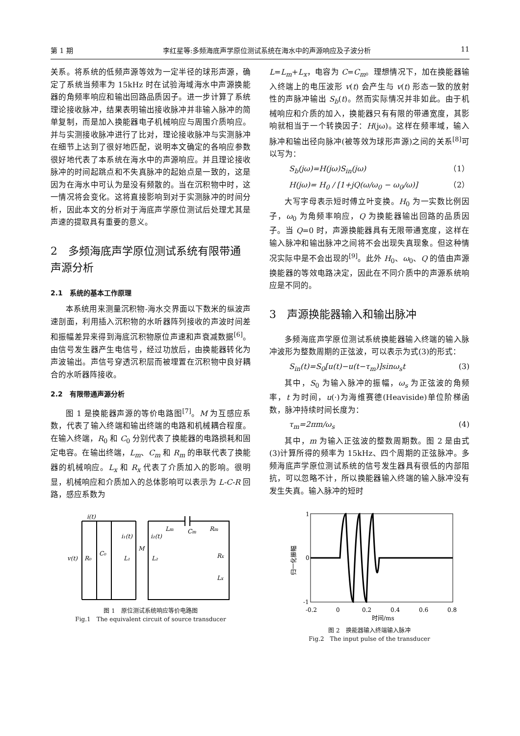第 1 期 李红星等:多频海底声学原位测试系统在海水中的声源响应及子波分析 11
关系。将系统的低频声源等效为一定半径的球形声源，确定了系统当频率为 15kHz 时在试验海域海水中声源换能器的角频率响应和输出回路品质因子。进一步计算了系统理论接收脉冲，结果表明输出接收脉冲并非输入脉冲的简单复制，而是加入换能器电子机械响应与周围介质响应。并与实测接收脉冲进行了比对，理论接收脉冲与实测脉冲在细节上达到了很好地匹配，说明本文确定的各响应参数很好地代表了本系统在海水中的声源响应。并且理论接收脉冲的时间起跳点和不失真脉冲的起始点是一致的，这是因为在海水中可认为是没有频散的。当在沉积物中时，这一情况将会变化。这将直接影响到对于实测脉冲的时间分析，因此本文的分析对于海底声学原位测试后处理尤其是声速的提取具有重要的意义。
2　多频海底声学原位测试系统有限带通声源分析
2.1　系统的基本工作原理
本系统用来测量沉积物-海水交界面以下数米的纵波声速剖面，利用插入沉积物的水听器阵列接收的声波时间差和振幅差异来得到海底沉积物原位声速和声衰减数据<sup>[6]</sup>。由信号发生器产生电信号，经过功放后，由换能器转化为声波输出。声信号穿透沉积层而被埋置在沉积物中良好耦合的水听器阵接收。
2.2　有限带通声源分析
图 1 是换能器声源的等价电路图<sup>[7]</sup>。M 为互感应系数，代表了输入终端和输出终端的电路和机械耦合程度。在输入终端，R<sub>0</sub> 和 C<sub>0</sub> 分别代表了换能器的电路损耗和固定电容。在输出终端，L<sub>m</sub>、C<sub>m</sub> 和 R<sub>m</sub> 的串联代表了换能器的机械响应。L<sub>x</sub> 和 R<sub>x</sub> 代表了介质加入的影响。很明显，机械响应和介质加入的总体影响可以表示为 L-C-R 回路，感应系数为
L=L<sub>m</sub>+L<sub>x</sub>，电容为 C=C<sub>m</sub>。理想情况下，加在换能器输入终端上的电压波形 v(t) 会产生与 v(t) 形态一致的放射性的声脉冲输出 S<sub>b</sub>(t)。然而实际情况并非如此。由于机械响应和介质的加入，换能器只有有限的带通宽度，其影响就相当于一个转换因子：H(jω)。这样在频率域，输入脉冲和输出径向脉冲(被等效为球形声源)之间的关系<sup>[8]</sup>可以写为：
S<sub>b</sub>(jω)=H(jω)S<sub>in</sub>(jω) （1）
H(jω)= H<sub>0</sub> / [1+jQ(ω/ω<sub>0</sub> − ω<sub>0</sub>/ω)] （2）
大写字母表示短时傅立叶变换。H<sub>0</sub> 为一实数比例因子，ω<sub>0</sub> 为角频率响应，Q 为换能器输出回路的品质因子。当 Q=0 时，声源换能器具有无限带通宽度，这样在输入脉冲和输出脉冲之间将不会出现失真现象。但这种情况实际中是不会出现的<sup>[9]</sup>。此外 H<sub>0</sub>、ω<sub>0</sub>、Q 的值由声源换能器的等效电路决定，因此在不同介质中的声源系统响应是不同的。
3　声源换能器输入和输出脉冲
多频海底声学原位测试系统换能器输入终端的输入脉冲波形为整数周期的正弦波，可以表示为式(3)的形式：
S<sub>in</sub>(t)=S<sub>0</sub>[u(t)−u(t−τ<sub>m</sub>)]sinω<sub>s</sub>t (3)
其中，S<sub>0</sub> 为输入脉冲的振幅，ω<sub>s</sub> 为正弦波的角频率，t 为时间，u(·)为海维赛德(Heaviside)单位阶梯函数，脉冲持续时间长度为：
τ<sub>m</sub>=2πm/ω<sub>s</sub> (4)
其中，m 为输入正弦波的整数周期数。图 2 是由式(3)计算所得的频率为 15kHz、四个周期的正弦脉冲。多频海底声学原位测试系统的信号发生器具有很低的内部阻抗，可以忽略不计，所以换能器输入终端的输入脉冲没有发生失真。输入脉冲的短时
i(t)
i₁(t)
i₂(t)
v(t)
R₀
C₀
L₁
M
L₂
Lm
Cm
Rm
Rx
Lx
图 1　原位测试系统响应等价电路图
Fig.1　The equivalent circuit of source transducer
1
0
-1
-0.2
0
0.2
0.4
0.6
0.8
时间/ms
归一化振幅
图 2　换能器输入终端输入脉冲
Fig.2　The input pulse of the transducer